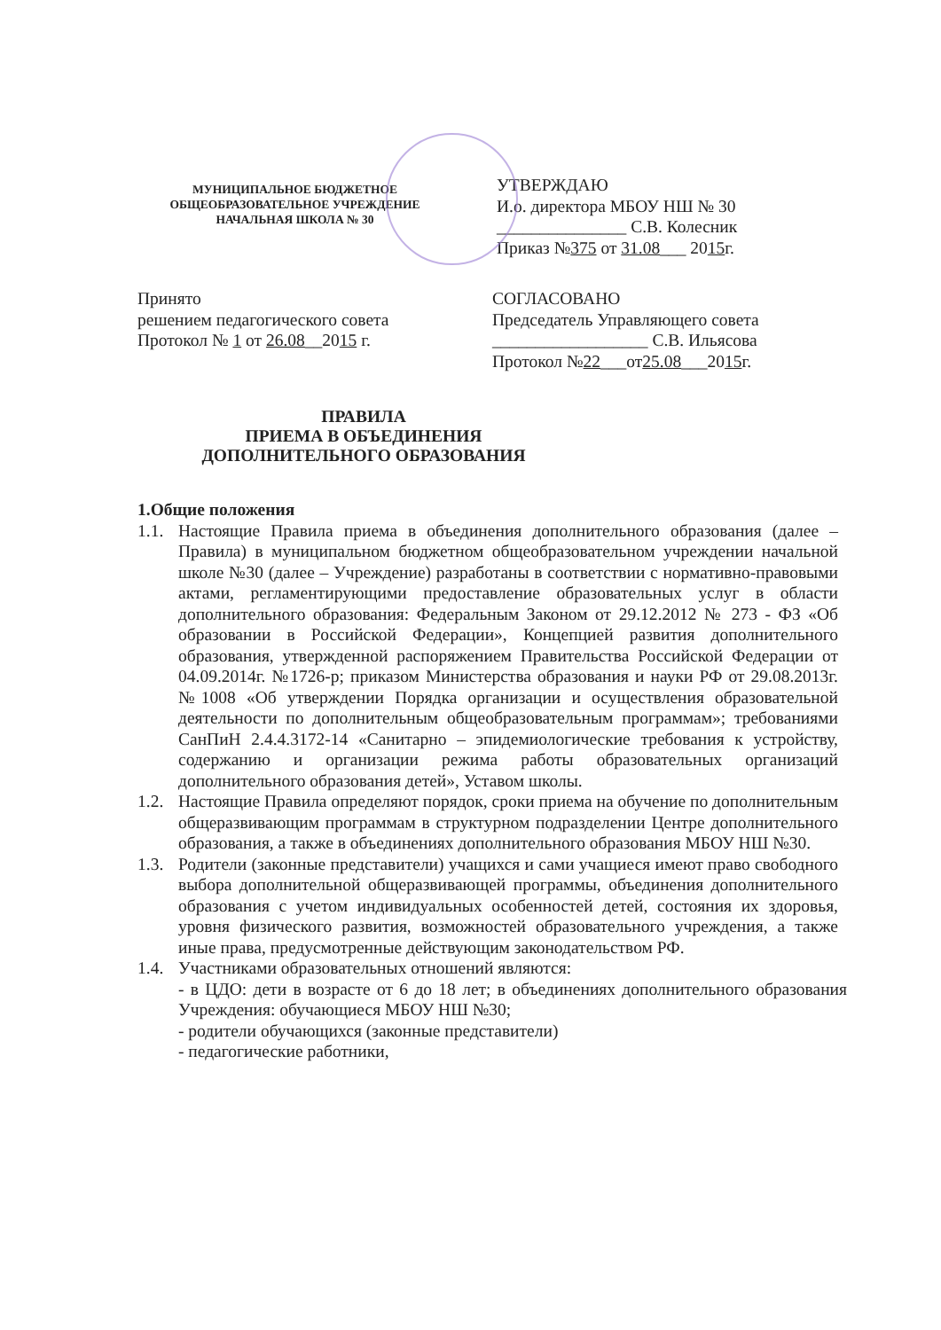МУНИЦИПАЛЬНОЕ БЮДЖЕТНОЕ
ОБЩЕОБРАЗОВАТЕЛЬНОЕ УЧРЕЖДЕНИЕ
НАЧАЛЬНАЯ ШКОЛА № 30
УТВЕРЖДАЮ
И.о. директора МБОУ НШ № 30
_______________ С.В. Колесник
Приказ №375 от 31.08___ 2015г.
Принято
решением педагогического совета
Протокол № 1 от 26.08__2015 г.
СОГЛАСОВАНО
Председатель Управляющего совета
__________________ С.В. Ильясова
Протокол №22___от25.08___2015г.
ПРАВИЛА
ПРИЕМА В ОБЪЕДИНЕНИЯ
ДОПОЛНИТЕЛЬНОГО ОБРАЗОВАНИЯ
1.Общие положения
1.1. Настоящие Правила приема в объединения дополнительного образования (далее – Правила) в муниципальном бюджетном общеобразовательном учреждении начальной школе №30 (далее – Учреждение) разработаны в соответствии с нормативно-правовыми актами, регламентирующими предоставление образовательных услуг в области дополнительного образования: Федеральным Законом от 29.12.2012 № 273 - ФЗ «Об образовании в Российской Федерации», Концепцией развития дополнительного образования, утвержденной распоряжением Правительства Российской Федерации от 04.09.2014г. №1726-р; приказом Министерства образования и науки РФ от 29.08.2013г. №1008 «Об утверждении Порядка организации и осуществления образовательной деятельности по дополнительным общеобразовательным программам»; требованиями СанПиН 2.4.4.3172-14 «Санитарно – эпидемиологические требования к устройству, содержанию и организации режима работы образовательных организаций дополнительного образования детей», Уставом школы.
1.2. Настоящие Правила определяют порядок, сроки приема на обучение по дополнительным общеразвивающим программам в структурном подразделении Центре дополнительного образования, а также в объединениях дополнительного образования МБОУ НШ №30.
1.3. Родители (законные представители) учащихся и сами учащиеся имеют право свободного выбора дополнительной общеразвивающей программы, объединения дополнительного образования с учетом индивидуальных особенностей детей, состояния их здоровья, уровня физического развития, возможностей образовательного учреждения, а также иные права, предусмотренные действующим законодательством РФ.
1.4. Участниками образовательных отношений являются:
- в ЦДО: дети в возрасте от 6 до 18 лет; в объединениях дополнительного образования Учреждения: обучающиеся МБОУ НШ №30;
- родители обучающихся (законные представители)
- педагогические работники,